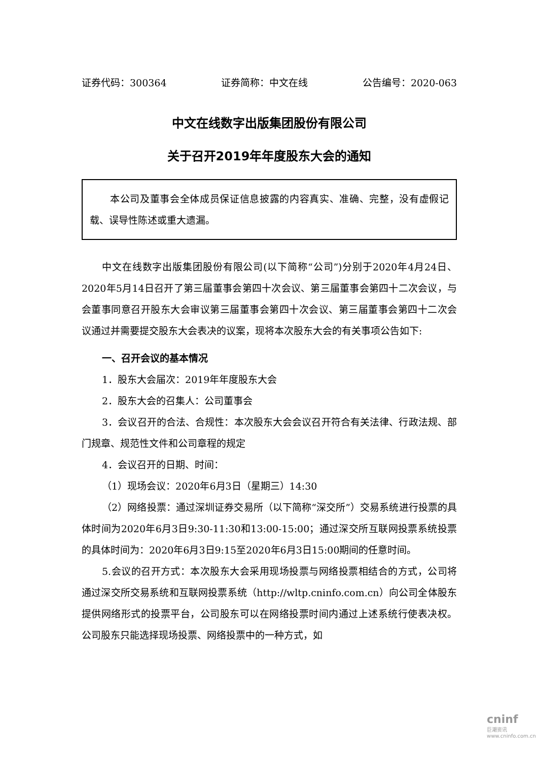证券代码：300364 证券简称：中文在线 公告编号：2020-063
中文在线数字出版集团股份有限公司
关于召开2019年年度股东大会的通知
本公司及董事会全体成员保证信息披露的内容真实、准确、完整，没有虚假记载、误导性陈述或重大遗漏。
中文在线数字出版集团股份有限公司(以下简称“公司”)分别于2020年4月24日、2020年5月14日召开了第三届董事会第四十次会议、第三届董事会第四十二次会议，与会董事同意召开股东大会审议第三届董事会第四十次会议、第三届董事会第四十二次会议通过并需要提交股东大会表决的议案，现将本次股东大会的有关事项公告如下:
一、召开会议的基本情况
1．股东大会届次：2019年年度股东大会
2．股东大会的召集人：公司董事会
3．会议召开的合法、合规性：本次股东大会会议召开符合有关法律、行政法规、部门规章、规范性文件和公司章程的规定
4．会议召开的日期、时间：
（1）现场会议：2020年6月3日（星期三）14:30
（2）网络投票：通过深圳证券交易所（以下简称“深交所”）交易系统进行投票的具体时间为2020年6月3日9:30-11:30和13:00-15:00；通过深交所互联网投票系统投票的具体时间为：2020年6月3日9:15至2020年6月3日15:00期间的任意时间。
5.会议的召开方式：本次股东大会采用现场投票与网络投票相结合的方式，公司将通过深交所交易系统和互联网投票系统（http://wltp.cninfo.com.cn）向公司全体股东提供网络形式的投票平台，公司股东可以在网络投票时间内通过上述系统行使表决权。公司股东只能选择现场投票、网络投票中的一种方式，如
cninf
巨潮资讯
www.cninfo.com.cn